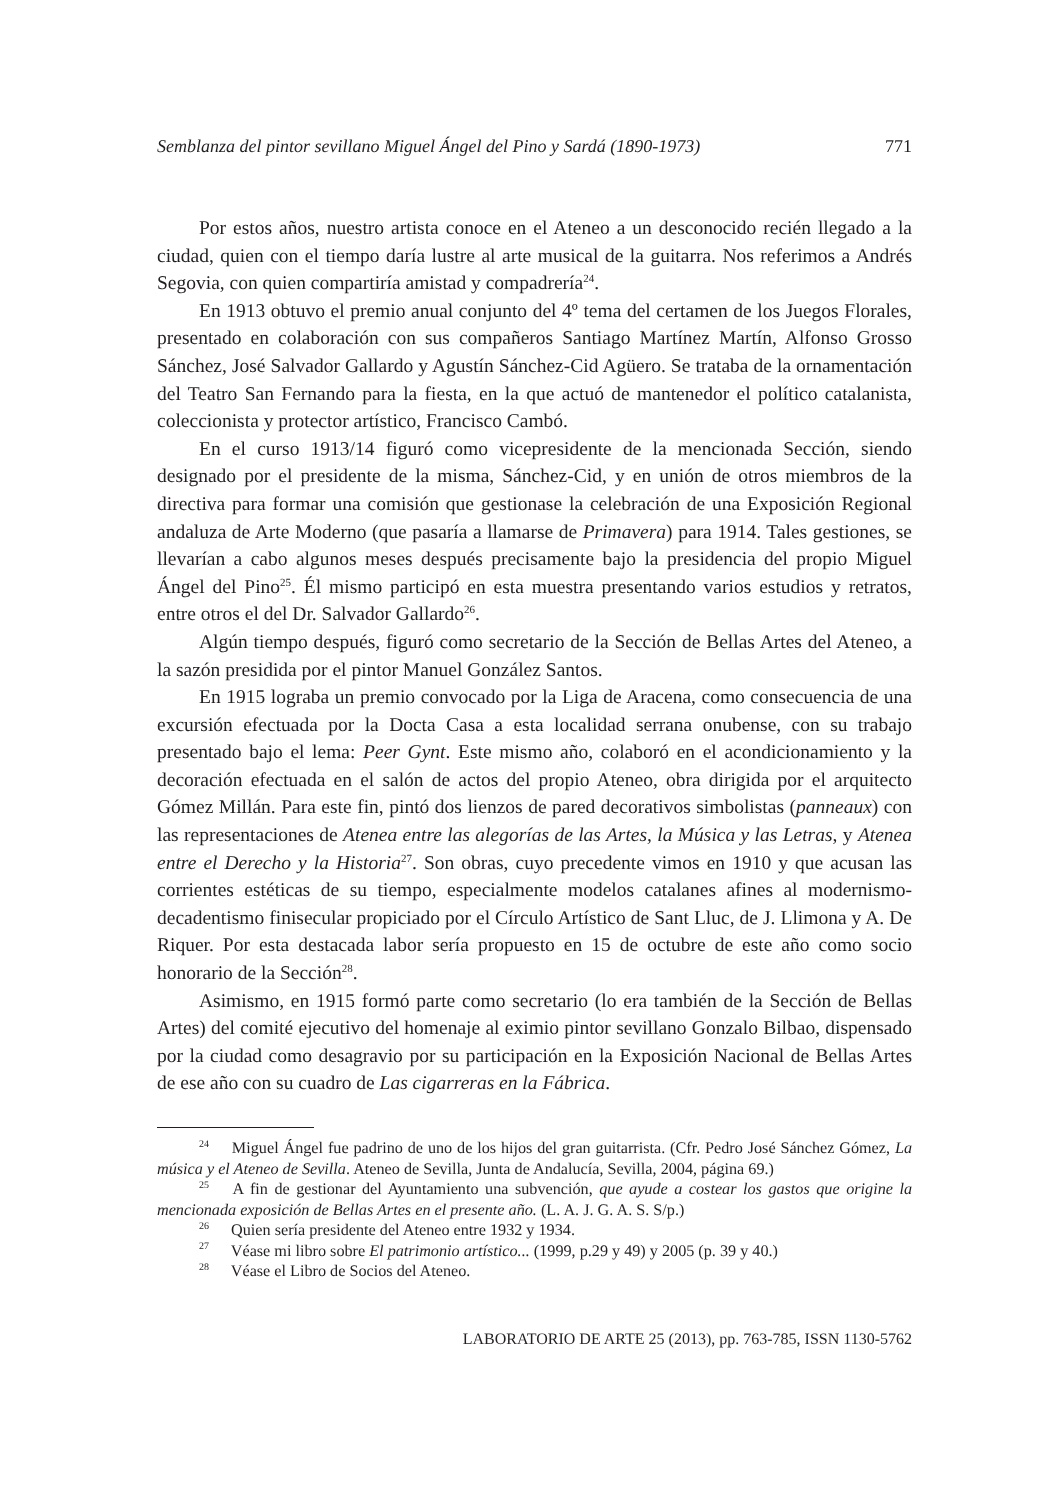Semblanza del pintor sevillano Miguel Ángel del Pino y Sardá (1890-1973) 771
Por estos años, nuestro artista conoce en el Ateneo a un desconocido recién llegado a la ciudad, quien con el tiempo daría lustre al arte musical de la guitarra. Nos referimos a Andrés Segovia, con quien compartiría amistad y compadrería<sup>24</sup>.
En 1913 obtuvo el premio anual conjunto del 4º tema del certamen de los Juegos Florales, presentado en colaboración con sus compañeros Santiago Martínez Martín, Alfonso Grosso Sánchez, José Salvador Gallardo y Agustín Sánchez-Cid Agüero. Se trataba de la ornamentación del Teatro San Fernando para la fiesta, en la que actuó de mantenedor el político catalanista, coleccionista y protector artístico, Francisco Cambó.
En el curso 1913/14 figuró como vicepresidente de la mencionada Sección, siendo designado por el presidente de la misma, Sánchez-Cid, y en unión de otros miembros de la directiva para formar una comisión que gestionase la celebración de una Exposición Regional andaluza de Arte Moderno (que pasaría a llamarse de Primavera) para 1914. Tales gestiones, se llevarían a cabo algunos meses después precisamente bajo la presidencia del propio Miguel Ángel del Pino<sup>25</sup>. Él mismo participó en esta muestra presentando varios estudios y retratos, entre otros el del Dr. Salvador Gallardo<sup>26</sup>.
Algún tiempo después, figuró como secretario de la Sección de Bellas Artes del Ateneo, a la sazón presidida por el pintor Manuel González Santos.
En 1915 lograba un premio convocado por la Liga de Aracena, como consecuencia de una excursión efectuada por la Docta Casa a esta localidad serrana onubense, con su trabajo presentado bajo el lema: Peer Gynt. Este mismo año, colaboró en el acondicionamiento y la decoración efectuada en el salón de actos del propio Ateneo, obra dirigida por el arquitecto Gómez Millán. Para este fin, pintó dos lienzos de pared decorativos simbolistas (panneaux) con las representaciones de Atenea entre las alegorías de las Artes, la Música y las Letras, y Atenea entre el Derecho y la Historia<sup>27</sup>. Son obras, cuyo precedente vimos en 1910 y que acusan las corrientes estéticas de su tiempo, especialmente modelos catalanes afines al modernismo-decadentismo finisecular propiciado por el Círculo Artístico de Sant Lluc, de J. Llimona y A. De Riquer. Por esta destacada labor sería propuesto en 15 de octubre de este año como socio honorario de la Sección<sup>28</sup>.
Asimismo, en 1915 formó parte como secretario (lo era también de la Sección de Bellas Artes) del comité ejecutivo del homenaje al eximio pintor sevillano Gonzalo Bilbao, dispensado por la ciudad como desagravio por su participación en la Exposición Nacional de Bellas Artes de ese año con su cuadro de Las cigarreras en la Fábrica.
<sup>24</sup> Miguel Ángel fue padrino de uno de los hijos del gran guitarrista. (Cfr. Pedro José Sánchez Gómez, La música y el Ateneo de Sevilla. Ateneo de Sevilla, Junta de Andalucía, Sevilla, 2004, página 69.)
<sup>25</sup> A fin de gestionar del Ayuntamiento una subvención, que ayude a costear los gastos que origine la mencionada exposición de Bellas Artes en el presente año. (L. A. J. G. A. S. S/p.)
<sup>26</sup> Quien sería presidente del Ateneo entre 1932 y 1934.
<sup>27</sup> Véase mi libro sobre El patrimonio artístico... (1999, p.29 y 49) y 2005 (p. 39 y 40.)
<sup>28</sup> Véase el Libro de Socios del Ateneo.
LABORATORIO DE ARTE 25 (2013), pp. 763-785, ISSN 1130-5762